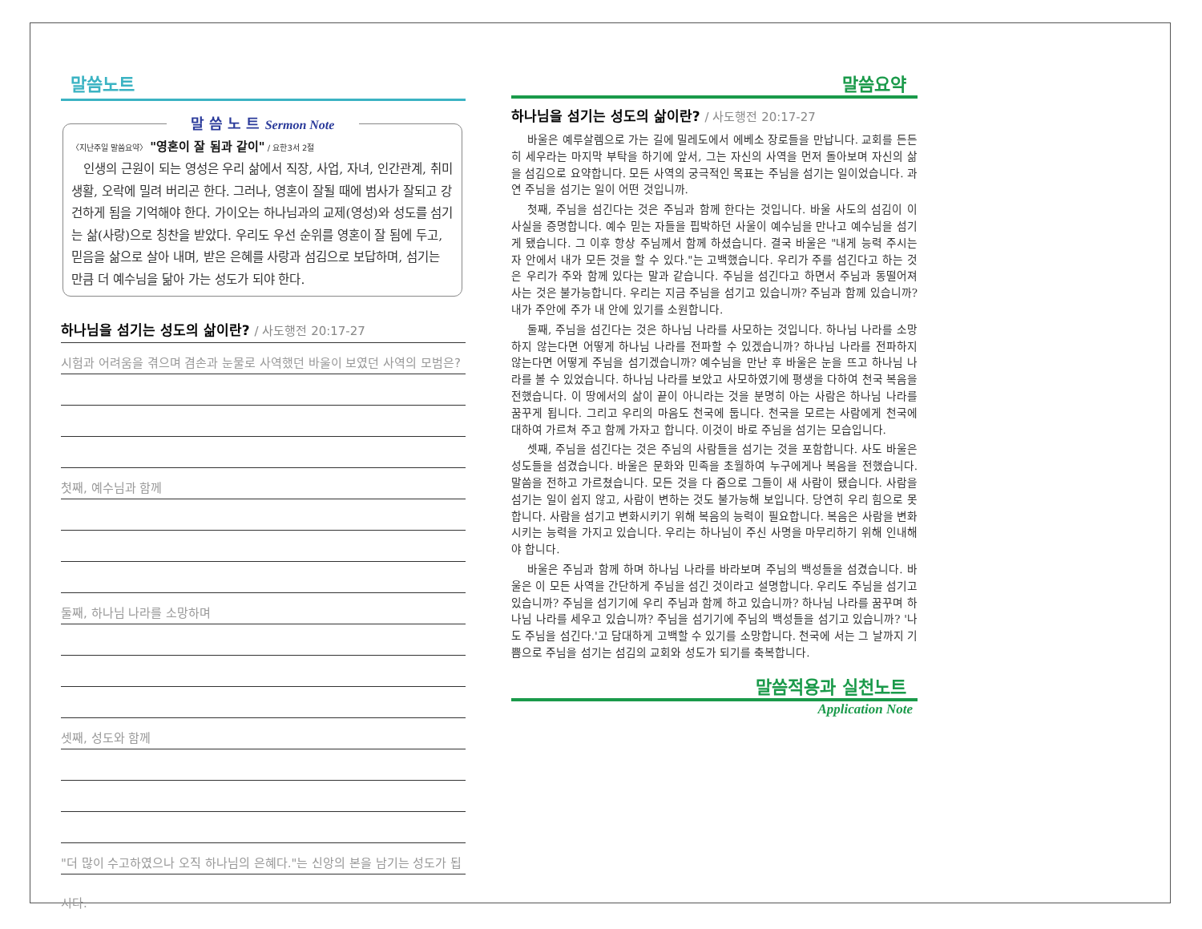말씀노트
말 씀 노 트 Sermon Note
〈지난주일 말씀요약〉 "영혼이 잘 됨과 같이" / 요한3서 2절
인생의 근원이 되는 영성은 우리 삶에서 직장, 사업, 자녀, 인간관계, 취미생활, 오락에 밀려 버리곤 한다. 그러나, 영혼이 잘될 때에 범사가 잘되고 강건하게 됨을 기억해야 한다. 가이오는 하나님과의 교제(영성)와 성도를 섬기는 삶(사랑)으로 칭찬을 받았다. 우리도 우선 순위를 영혼이 잘 됨에 두고, 믿음을 삶으로 살아 내며, 받은 은혜를 사랑과 섬김으로 보답하며, 섬기는 만큼 더 예수님을 닮아 가는 성도가 되야 한다.
하나님을 섬기는 성도의 삶이란? / 사도행전 20:17-27
시험과 어려움을 겪으며 겸손과 눈물로 사역했던 바울이 보였던 사역의 모범은?
첫째, 예수님과 함께
둘째, 하나님 나라를 소망하며
셋째, 성도와 함께
"더 많이 수고하였으나 오직 하나님의 은혜다."는 신앙의 본을 남기는 성도가 됩시다.
말씀요약
하나님을 섬기는 성도의 삶이란? / 사도행전 20:17-27
바울은 예루살렘으로 가는 길에 밀레도에서 에베소 장로들을 만납니다. 교회를 든든히 세우라는 마지막 부탁을 하기에 앞서, 그는 자신의 사역을 먼저 돌아보며 자신의 삶을 섬김으로 요약합니다. 모든 사역의 궁극적인 목표는 주님을 섬기는 일이었습니다. 과연 주님을 섬기는 일이 어떤 것입니까.
첫째, 주님을 섬긴다는 것은 주님과 함께 한다는 것입니다. 바울 사도의 섬김이 이 사실을 증명합니다. 예수 믿는 자들을 핍박하던 사울이 예수님을 만나고 예수님을 섬기게 됐습니다. 그 이후 항상 주님께서 함께 하셨습니다. 결국 바울은 "내게 능력 주시는 자 안에서 내가 모든 것을 할 수 있다."는 고백했습니다. 우리가 주를 섬긴다고 하는 것은 우리가 주와 함께 있다는 말과 같습니다. 주님을 섬긴다고 하면서 주님과 동떨어져 사는 것은 불가능합니다. 우리는 지금 주님을 섬기고 있습니까? 주님과 함께 있습니까? 내가 주안에 주가 내 안에 있기를 소원합니다.
둘째, 주님을 섬긴다는 것은 하나님 나라를 사모하는 것입니다. 하나님 나라를 소망하지 않는다면 어떻게 하나님 나라를 전파할 수 있겠습니까? 하나님 나라를 전파하지 않는다면 어떻게 주님을 섬기겠습니까? 예수님을 만난 후 바울은 눈을 뜨고 하나님 나라를 볼 수 있었습니다. 하나님 나라를 보았고 사모하였기에 평생을 다하여 천국 복음을 전했습니다. 이 땅에서의 삶이 끝이 아니라는 것을 분명히 아는 사람은 하나님 나라를 꿈꾸게 됩니다. 그리고 우리의 마음도 천국에 둡니다. 천국을 모르는 사람에게 천국에 대하여 가르쳐 주고 함께 가자고 합니다. 이것이 바로 주님을 섬기는 모습입니다.
셋째, 주님을 섬긴다는 것은 주님의 사람들을 섬기는 것을 포함합니다. 사도 바울은 성도들을 섬겼습니다. 바울은 문화와 민족을 초월하여 누구에게나 복음을 전했습니다. 말씀을 전하고 가르쳤습니다. 모든 것을 다 줌으로 그들이 새 사람이 됐습니다. 사람을 섬기는 일이 쉽지 않고, 사람이 변하는 것도 불가능해 보입니다. 당연히 우리 힘으로 못합니다. 사람을 섬기고 변화시키기 위해 복음의 능력이 필요합니다. 복음은 사람을 변화시키는 능력을 가지고 있습니다. 우리는 하나님이 주신 사명을 마무리하기 위해 인내해야 합니다.
바울은 주님과 함께 하며 하나님 나라를 바라보며 주님의 백성들을 섬겼습니다. 바울은 이 모든 사역을 간단하게 주님을 섬긴 것이라고 설명합니다. 우리도 주님을 섬기고 있습니까? 주님을 섬기기에 우리 주님과 함께 하고 있습니까? 하나님 나라를 꿈꾸며 하나님 나라를 세우고 있습니까? 주님을 섬기기에 주님의 백성들을 섬기고 있습니까? '나도 주님을 섬긴다.'고 담대하게 고백할 수 있기를 소망합니다. 천국에 서는 그 날까지 기쁨으로 주님을 섬기는 섬김의 교회와 성도가 되기를 축복합니다.
말씀적용과 실천노트
Application Note